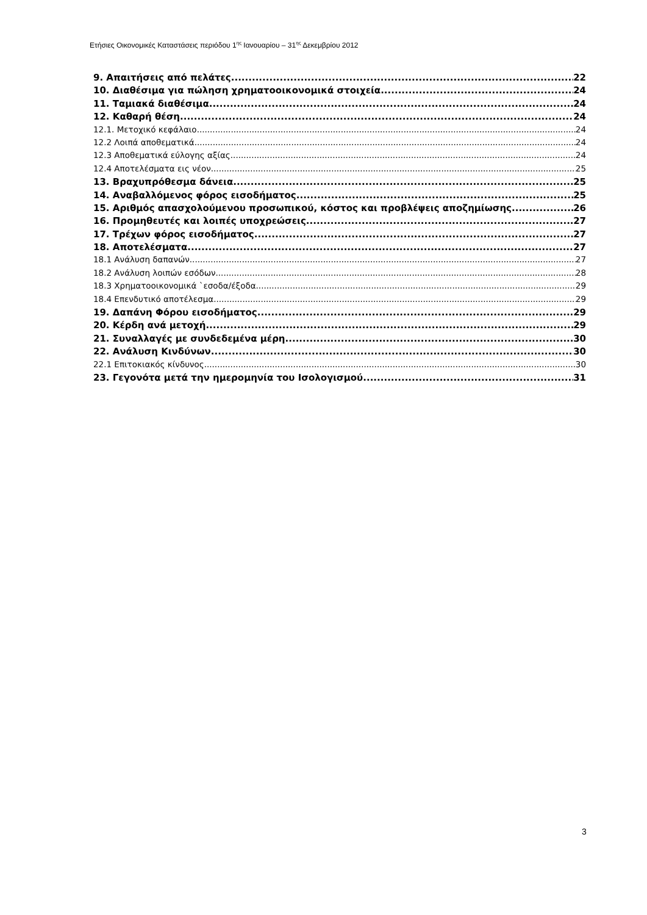Ετήσιες Οικονομικές Καταστάσεις περιόδου 1<sup>ης</sup> Ιανουαρίου – 31<sup>ης</sup> Δεκεμβρίου 2012
9. Απαιτήσεις από πελάτες 22
10. Διαθέσιμα για πώληση χρηματοοικονομικά στοιχεία 24
11. Ταμιακά διαθέσιμα 24
12. Καθαρή θέση 24
12.1. Μετοχικό κεφάλαιο 24
12.2 Λοιπά αποθεματικά 24
12.3 Αποθεματικά εύλογης αξίας 24
12.4 Αποτελέσματα εις νέον 25
13. Βραχυπρόθεσμα δάνεια 25
14. Αναβαλλόμενος φόρος εισοδήματος 25
15. Αριθμός απασχολούμενου προσωπικού, κόστος και προβλέψεις αποζημίωσης 26
16. Προμηθευτές και λοιπές υποχρεώσεις 27
17. Τρέχων φόρος εισοδήματος 27
18. Αποτελέσματα 27
18.1 Ανάλυση δαπανών 27
18.2 Ανάλυση λοιπών εσόδων 28
18.3 Χρηματοοικονομικά `εσοδα/έξοδα 29
18.4 Επενδυτικό αποτέλεσμα 29
19. Δαπάνη Φόρου εισοδήματος 29
20. Κέρδη ανά μετοχή 29
21. Συναλλαγές με συνδεδεμένα μέρη 30
22. Ανάλυση Κινδύνων 30
22.1 Επιτοκιακός κίνδυνος 30
23. Γεγονότα μετά την ημερομηνία του Ισολογισμού 31
3